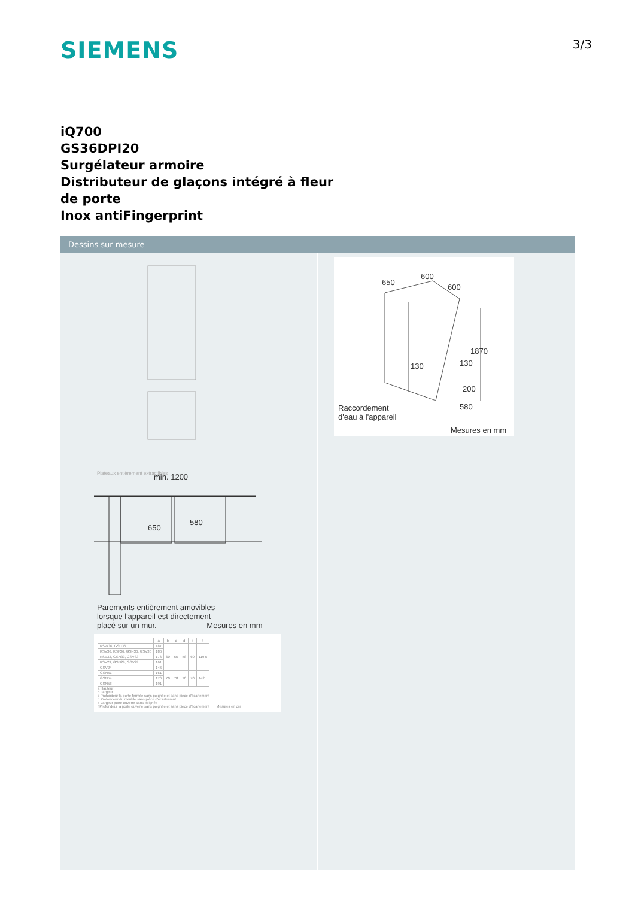SIEMENS
3/3
iQ700
GS36DPI20
Surgélateur armoire
Distributeur de glaçons intégré à fleur
de porte
Inox antiFingerprint
Dessins sur mesure
Plateaux entièrement extractibles
min. 1200
650
580
Parements entièrement amovibles
lorsque l'appareil est directement
placé sur un mur. Mesures en mm
| | a | b | c | d | e | f |
| --- | --- | --- | --- | --- | --- | --- |
| KSW36, GSD36 | 187 | 60 | 65 | 58 | 60 | 119.5 |
| KSV36, KSF36, GSN36, GSV36 | 186 | | | | | |
| KSV33, GSN33, GSV33 | 176 | | | | | |
| KSV29, GSN29, GSV29 | 161 | | | | | |
| GSV24 | 146 | | | | | |
| GSN51 | 161 | 70 | 78 | 70 | 70 | 142 |
| GSN54 | 176 | | | | | |
| GSN58 | 191 | | | | | |
a Hauteur
b Largeur
c Profondeur la porte fermée sans poignée et sans pièce d'écartement
d Profondeur du meuble sans pièce d'écartement
e Largeur porte ouverte sans poignée
f Profondeur la porte ouverte sans poignée et sans pièce d'écartement Mesures en cm
650
600
600
1870
130 130
200
580
Raccordement
d'eau à l'appareil
Mesures en mm